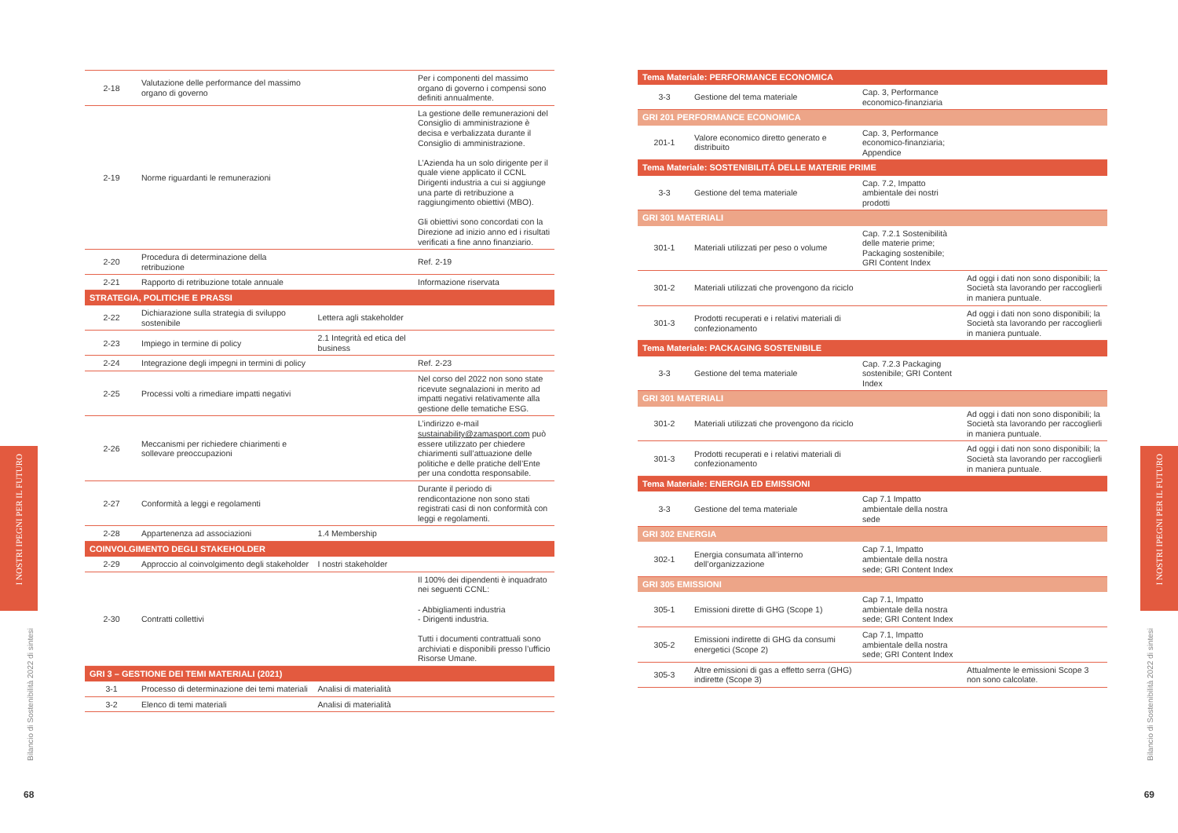I NOSTRI IPEGNI PER IL FUTURO
Bilancio di Sostenibilità 2022 di sintesi
68
| 2-18 | Valutazione delle performance del massimo organo di governo | | Per i componenti del massimo organo di governo i compensi sono definiti annualmente. |
| 2-19 | Norme riguardanti le remunerazioni | | La gestione delle remunerazioni del Consiglio di amministrazione è decisa e verbalizzata durante il Consiglio di amministrazione. L’Azienda ha un solo dirigente per il quale viene applicato il CCNL Dirigenti industria a cui si aggiunge una parte di retribuzione a raggiungimento obiettivi (MBO). Gli obiettivi sono concordati con la Direzione ad inizio anno ed i risultati verificati a fine anno finanziario. |
| 2-20 | Procedura di determinazione della retribuzione | | Ref. 2-19 |
| 2-21 | Rapporto di retribuzione totale annuale | | Informazione riservata |
| STRATEGIA, POLITICHE E PRASSI | | | |
| 2-22 | Dichiarazione sulla strategia di sviluppo sostenibile | Lettera agli stakeholder | |
| 2-23 | Impiego in termine di policy | 2.1 Integrità ed etica del business | |
| 2-24 | Integrazione degli impegni in termini di policy | | Ref. 2-23 |
| 2-25 | Processi volti a rimediare impatti negativi | | Nel corso del 2022 non sono state ricevute segnalazioni in merito ad impatti negativi relativamente alla gestione delle tematiche ESG. |
| 2-26 | Meccanismi per richiedere chiarimenti e sollevare preoccupazioni | | L’indirizzo e-mail sustainability@zamasport.com può essere utilizzato per chiedere chiarimenti sull’attuazione delle politiche e delle pratiche dell’Ente per una condotta responsabile. |
| 2-27 | Conformità a leggi e regolamenti | | Durante il periodo di rendicontazione non sono stati registrati casi di non conformità con leggi e regolamenti. |
| 2-28 | Appartenenza ad associazioni | 1.4 Membership | |
| COINVOLGIMENTO DEGLI STAKEHOLDER | | | |
| 2-29 | Approccio al coinvolgimento degli stakeholder | I nostri stakeholder | |
| 2-30 | Contratti collettivi | | Il 100% dei dipendenti è inquadrato nei seguenti CCNL: - Abbigliamenti industria - Dirigenti industria. Tutti i documenti contrattuali sono archiviati e disponibili presso l’ufficio Risorse Umane. |
| GRI 3 – GESTIONE DEI TEMI MATERIALI (2021) | | | |
| 3-1 | Processo di determinazione dei temi materiali | Analisi di materialità | |
| 3-2 | Elenco di temi materiali | Analisi di materialità | |
| Tema Materiale: PERFORMANCE ECONOMICA | | | |
| 3-3 | Gestione del tema materiale | Cap. 3, Performance economico-finanziaria | |
| GRI 201 PERFORMANCE ECONOMICA | | | |
| 201-1 | Valore economico diretto generato e distribuito | Cap. 3, Performance economico-finanziaria; Appendice | |
| Tema Materiale: SOSTENIBILITÁ DELLE MATERIE PRIME | | | |
| 3-3 | Gestione del tema materiale | Cap. 7.2, Impatto ambientale dei nostri prodotti | |
| GRI 301 MATERIALI | | | |
| 301-1 | Materiali utilizzati per peso o volume | Cap. 7.2.1 Sostenibilità delle materie prime; Packaging sostenibile; GRI Content Index | |
| 301-2 | Materiali utilizzati che provengono da riciclo | | Ad oggi i dati non sono disponibili; la Società sta lavorando per raccoglierli in maniera puntuale. |
| 301-3 | Prodotti recuperati e i relativi materiali di confezionamento | | Ad oggi i dati non sono disponibili; la Società sta lavorando per raccoglierli in maniera puntuale. |
| Tema Materiale: PACKAGING SOSTENIBILE | | | |
| 3-3 | Gestione del tema materiale | Cap. 7.2.3 Packaging sostenibile; GRI Content Index | |
| GRI 301 MATERIALI | | | |
| 301-2 | Materiali utilizzati che provengono da riciclo | | Ad oggi i dati non sono disponibili; la Società sta lavorando per raccoglierli in maniera puntuale. |
| 301-3 | Prodotti recuperati e i relativi materiali di confezionamento | | Ad oggi i dati non sono disponibili; la Società sta lavorando per raccoglierli in maniera puntuale. |
| Tema Materiale: ENERGIA ED EMISSIONI | | | |
| 3-3 | Gestione del tema materiale | Cap 7.1 Impatto ambientale della nostra sede | |
| GRI 302 ENERGIA | | | |
| 302-1 | Energia consumata all’interno dell’organizzazione | Cap 7.1, Impatto ambientale della nostra sede; GRI Content Index | |
| GRI 305 EMISSIONI | | | |
| 305-1 | Emissioni dirette di GHG (Scope 1) | Cap 7.1, Impatto ambientale della nostra sede; GRI Content Index | |
| 305-2 | Emissioni indirette di GHG da consumi energetici (Scope 2) | Cap 7.1, Impatto ambientale della nostra sede; GRI Content Index | |
| 305-3 | Altre emissioni di gas a effetto serra (GHG) indirette (Scope 3) | | Attualmente le emissioni Scope 3 non sono calcolate. |
I NOSTRI IPEGNI PER IL FUTURO
Bilancio di Sostenibilità 2022 di sintesi
69